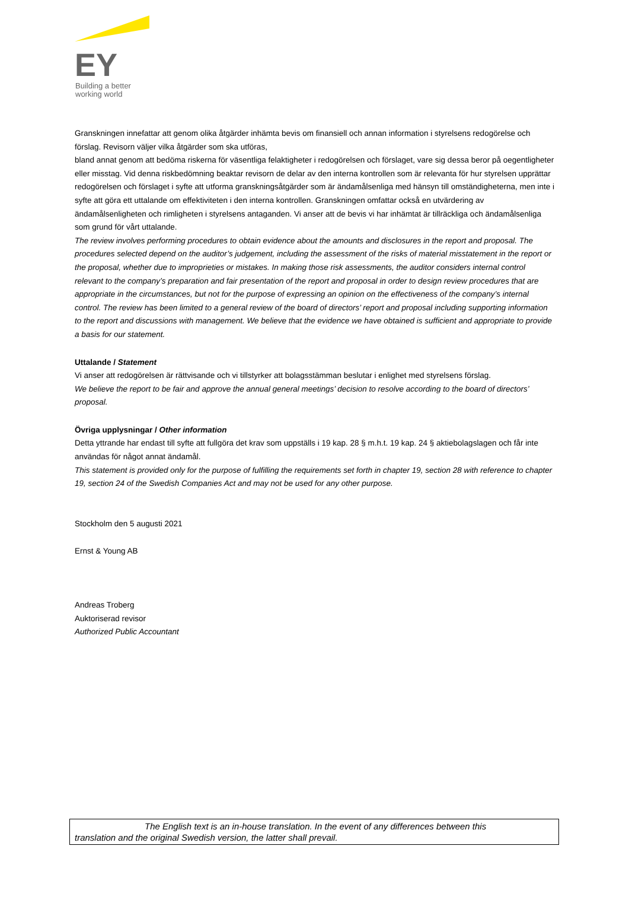EY
Building a better
working world
Granskningen innefattar att genom olika åtgärder inhämta bevis om finansiell och annan information i styrelsens redogörelse och förslag. Revisorn väljer vilka åtgärder som ska utföras,
bland annat genom att bedöma riskerna för väsentliga felaktigheter i redogörelsen och förslaget, vare sig dessa beror på oegentligheter eller misstag. Vid denna riskbedömning beaktar revisorn de delar av den interna kontrollen som är relevanta för hur styrelsen upprättar redogörelsen och förslaget i syfte att utforma granskningsåtgärder som är ändamålsenliga med hänsyn till omständigheterna, men inte i syfte att göra ett uttalande om effektiviteten i den interna kontrollen. Granskningen omfattar också en utvärdering av ändamålsenligheten och rimligheten i styrelsens antaganden. Vi anser att de bevis vi har inhämtat är tillräckliga och ändamålsenliga som grund för vårt uttalande.
The review involves performing procedures to obtain evidence about the amounts and disclosures in the report and proposal. The procedures selected depend on the auditor’s judgement, including the assessment of the risks of material misstatement in the report or the proposal, whether due to improprieties or mistakes. In making those risk assessments, the auditor considers internal control relevant to the company’s preparation and fair presentation of the report and proposal in order to design review procedures that are appropriate in the circumstances, but not for the purpose of expressing an opinion on the effectiveness of the company’s internal control. The review has been limited to a general review of the board of directors’ report and proposal including supporting information to the report and discussions with management. We believe that the evidence we have obtained is sufficient and appropriate to provide a basis for our statement.
Uttalande / Statement
Vi anser att redogörelsen är rättvisande och vi tillstyrker att bolagsstämman beslutar i enlighet med styrelsens förslag.
We believe the report to be fair and approve the annual general meetings’ decision to resolve according to the board of directors’ proposal.
Övriga upplysningar / Other information
Detta yttrande har endast till syfte att fullgöra det krav som uppställs i 19 kap. 28 § m.h.t. 19 kap. 24 § aktiebolagslagen och får inte användas för något annat ändamål.
This statement is provided only for the purpose of fulfilling the requirements set forth in chapter 19, section 28 with reference to chapter 19, section 24 of the Swedish Companies Act and may not be used for any other purpose.
Stockholm den 5 augusti 2021
Ernst & Young AB
Andreas Troberg
Auktoriserad revisor
Authorized Public Accountant
The English text is an in-house translation. In the event of any differences between this
translation and the original Swedish version, the latter shall prevail.